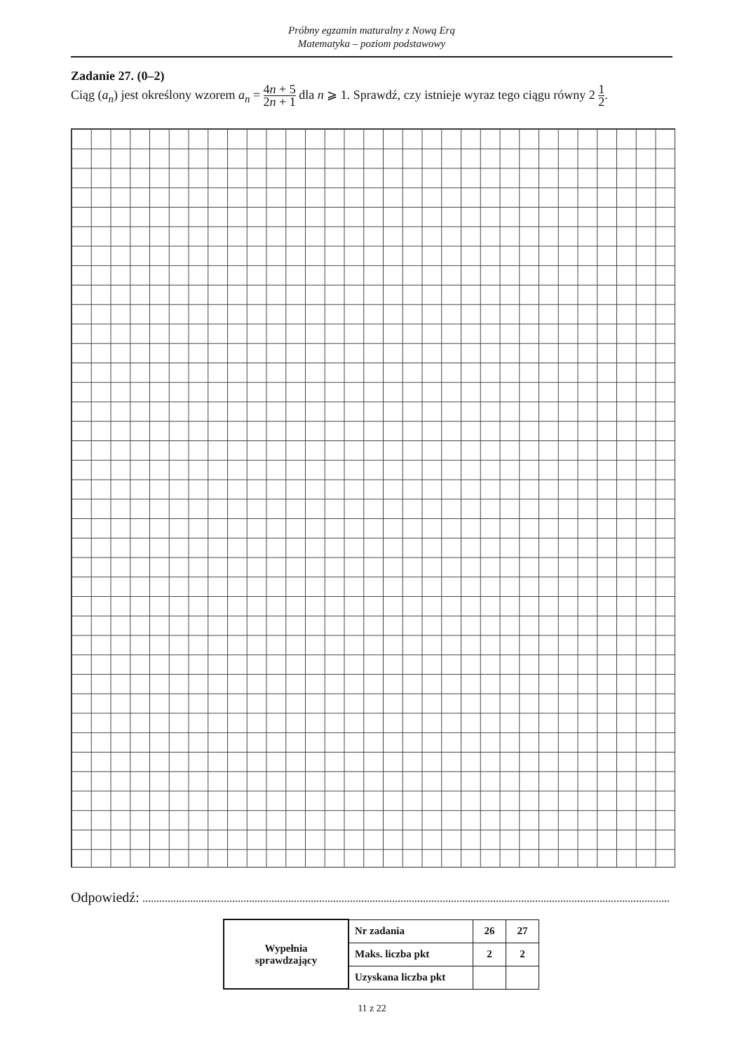Próbny egzamin maturalny z Nową Erą
Matematyka – poziom podstawowy
Zadanie 27. (0–2)
Ciąg (a<sub>n</sub>) jest określony wzorem a<sub>n</sub> = 4n + 5 2n + 1 dla n ⩾ 1. Sprawdź, czy istnieje wyraz tego ciągu równy 2 1 2.
Odpowiedź:
| Wypełnia sprawdzający | Nr zadania | 26 | 27 |
| | Maks. liczba pkt | 2 | 2 |
| | Uzyskana liczba pkt | | |
11 z 22